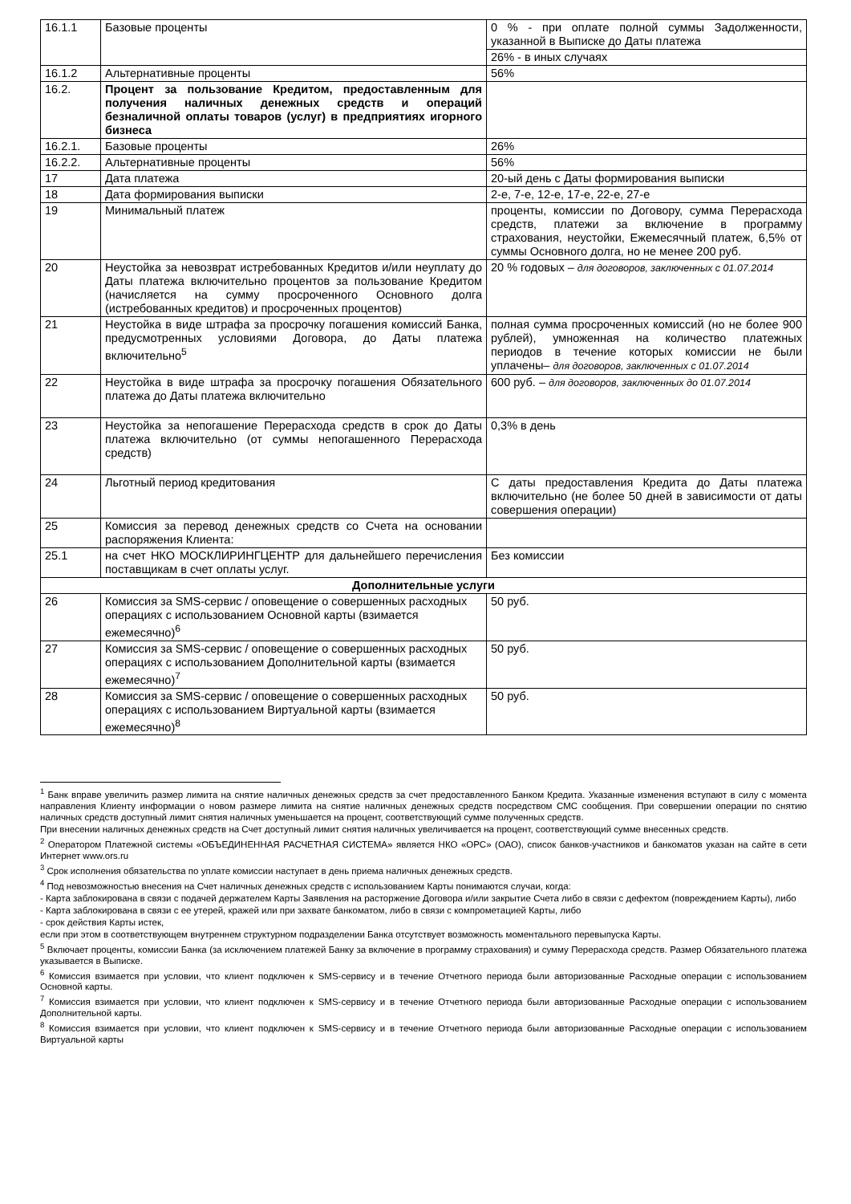| 16.1.1 | Базовые проценты | 0 % - при оплате полной суммы Задолженности, указанной в Выписке до Даты платежа |
| | | 26% - в иных случаях |
| 16.1.2 | Альтернативные проценты | 56% |
| 16.2. | Процент за пользование Кредитом, предоставленным для получения наличных денежных средств и операций безналичной оплаты товаров (услуг) в предприятиях игорного бизнеса | |
| 16.2.1. | Базовые проценты | 26% |
| 16.2.2. | Альтернативные проценты | 56% |
| 17 | Дата платежа | 20-ый день с Даты формирования выписки |
| 18 | Дата формирования выписки | 2-е, 7-е, 12-е, 17-е, 22-е, 27-е |
| 19 | Минимальный платеж | проценты, комиссии по Договору, сумма Перерасхода средств, платежи за включение в программу страхования, неустойки, Ежемесячный платеж, 6,5% от суммы Основного долга, но не менее 200 руб. |
| 20 | Неустойка за невозврат истребованных Кредитов и/или неуплату до Даты платежа включительно процентов за пользование Кредитом (начисляется на сумму просроченного Основного долга (истребованных кредитов) и просроченных процентов) | 20 % годовых – для договоров, заключенных с 01.07.2014 |
| 21 | Неустойка в виде штрафа за просрочку погашения комиссий Банка, предусмотренных условиями Договора, до Даты платежа включительно<sup>5</sup> | полная сумма просроченных комиссий (но не более 900 рублей), умноженная на количество платежных периодов в течение которых комиссии не были уплачены– для договоров, заключенных с 01.07.2014 |
| 22 | Неустойка в виде штрафа за просрочку погашения Обязательного платежа до Даты платежа включительно | 600 руб. – для договоров, заключенных до 01.07.2014 |
| 23 | Неустойка за непогашение Перерасхода средств в срок до Даты платежа включительно (от суммы непогашенного Перерасхода средств) | 0,3% в день |
| 24 | Льготный период кредитования | С даты предоставления Кредита до Даты платежа включительно (не более 50 дней в зависимости от даты совершения операции) |
| 25 | Комиссия за перевод денежных средств со Счета на основании распоряжения Клиента: | |
| 25.1 | на счет НКО МОСКЛИРИНГЦЕНТР для дальнейшего перечисления поставщикам в счет оплаты услуг. | Без комиссии |
| Дополнительные услуги | | |
| 26 | Комиссия за SMS-сервис / оповещение о совершенных расходных операциях с использованием Основной карты (взимается ежемесячно)<sup>6</sup> | 50 руб. |
| 27 | Комиссия за SMS-сервис / оповещение о совершенных расходных операциях с использованием Дополнительной карты (взимается ежемесячно)<sup>7</sup> | 50 руб. |
| 28 | Комиссия за SMS-сервис / оповещение о совершенных расходных операциях с использованием Виртуальной карты (взимается ежемесячно)<sup>8</sup> | 50 руб. |
<sup>1</sup> Банк вправе увеличить размер лимита на снятие наличных денежных средств за счет предоставленного Банком Кредита. Указанные изменения вступают в силу с момента направления Клиенту информации о новом размере лимита на снятие наличных денежных средств посредством СМС сообщения. При совершении операции по снятию наличных средств доступный лимит снятия наличных уменьшается на процент, соответствующий сумме полученных средств.
При внесении наличных денежных средств на Счет доступный лимит снятия наличных увеличивается на процент, соответствующий сумме внесенных средств.
<sup>2</sup> Оператором Платежной системы «ОБЪЕДИНЕННАЯ РАСЧЕТНАЯ СИСТЕМА» является НКО «ОРС» (ОАО), список банков-участников и банкоматов указан на сайте в сети Интернет www.ors.ru
<sup>3</sup> Срок исполнения обязательства по уплате комиссии наступает в день приема наличных денежных средств.
<sup>4</sup> Под невозможностью внесения на Счет наличных денежных средств с использованием Карты понимаются случаи, когда:
- Карта заблокирована в связи с подачей держателем Карты Заявления на расторжение Договора и/или закрытие Счета либо в связи с дефектом (повреждением Карты), либо
- Карта заблокирована в связи с ее утерей, кражей или при захвате банкоматом, либо в связи с компрометацией Карты, либо
- срок действия Карты истек,
если при этом в соответствующем внутреннем структурном подразделении Банка отсутствует возможность моментального перевыпуска Карты.
<sup>5</sup> Включает проценты, комиссии Банка (за исключением платежей Банку за включение в программу страхования) и сумму Перерасхода средств. Размер Обязательного платежа указывается в Выписке.
<sup>6</sup> Комиссия взимается при условии, что клиент подключен к SMS-сервису и в течение Отчетного периода были авторизованные Расходные операции с использованием Основной карты.
<sup>7</sup> Комиссия взимается при условии, что клиент подключен к SMS-сервису и в течение Отчетного периода были авторизованные Расходные операции с использованием Дополнительной карты.
<sup>8</sup> Комиссия взимается при условии, что клиент подключен к SMS-сервису и в течение Отчетного периода были авторизованные Расходные операции с использованием Виртуальной карты